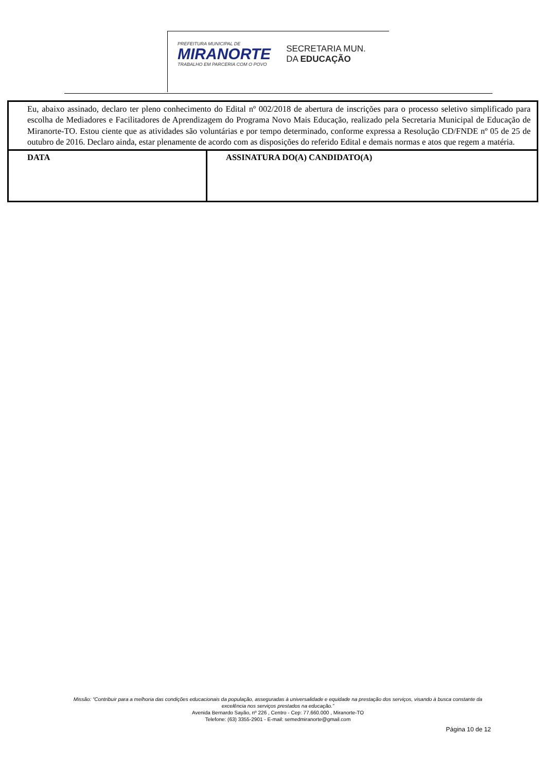PREFEITURA MUNICIPAL DE
MIRANORTE
TRABALHO EM PARCERIA COM O POVO
SECRETARIA MUN.
DA EDUCAÇÃO
| Eu, abaixo assinado, declaro ter pleno conhecimento do Edital nº 002/2018 de abertura de inscrições para o processo seletivo simplificado para escolha de Mediadores e Facilitadores de Aprendizagem do Programa Novo Mais Educação, realizado pela Secretaria Municipal de Educação de Miranorte-TO. Estou ciente que as atividades são voluntárias e por tempo determinado, conforme expressa a Resolução CD/FNDE nº 05 de 25 de outubro de 2016. Declaro ainda, estar plenamente de acordo com as disposições do referido Edital e demais normas e atos que regem a matéria. | |
| DATA | ASSINATURA DO(A) CANDIDATO(A) |
Missão: “Contribuir para a melhoria das condições educacionais da população, asseguradas à universalidade e equidade na prestação dos serviços, visando à busca constante da excelência nos serviços prestados na educação.”
Avenida Bernardo Sayão, nº 226 , Centro - Cep: 77.660.000 , Miranorte-TO
Telefone: (63) 3355-2901 - E-mail: semedmiranorte@gmail.com
Página 10 de 12